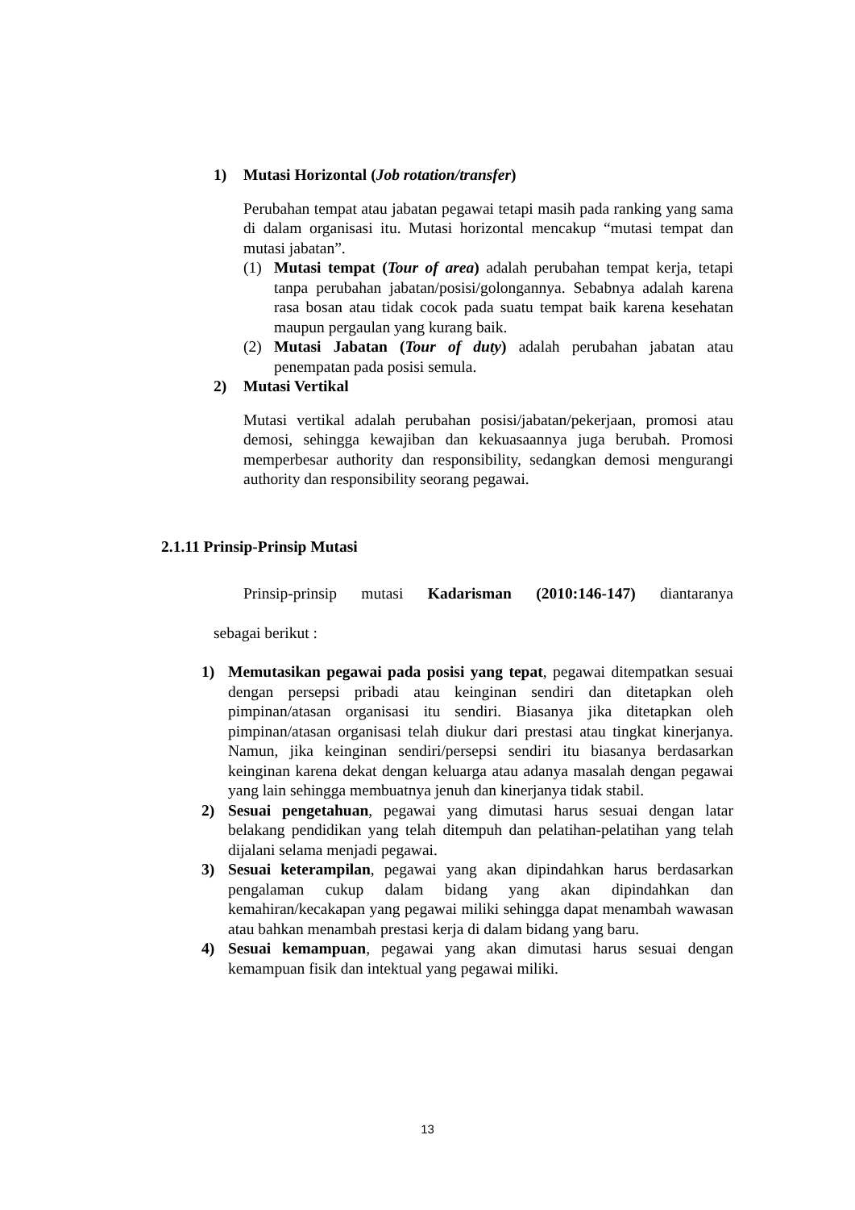1) Mutasi Horizontal (Job rotation/transfer)
Perubahan tempat atau jabatan pegawai tetapi masih pada ranking yang sama di dalam organisasi itu. Mutasi horizontal mencakup “mutasi tempat dan mutasi jabatan”.
(1) Mutasi tempat (Tour of area) adalah perubahan tempat kerja, tetapi tanpa perubahan jabatan/posisi/golongannya. Sebabnya adalah karena rasa bosan atau tidak cocok pada suatu tempat baik karena kesehatan maupun pergaulan yang kurang baik.
(2) Mutasi Jabatan (Tour of duty) adalah perubahan jabatan atau penempatan pada posisi semula.
2) Mutasi Vertikal
Mutasi vertikal adalah perubahan posisi/jabatan/pekerjaan, promosi atau demosi, sehingga kewajiban dan kekuasaannya juga berubah. Promosi memperbesar authority dan responsibility, sedangkan demosi mengurangi authority dan responsibility seorang pegawai.
2.1.11 Prinsip-Prinsip Mutasi
Prinsip-prinsip mutasi Kadarisman (2010:146-147) diantaranya
sebagai berikut :
1) Memutasikan pegawai pada posisi yang tepat, pegawai ditempatkan sesuai dengan persepsi pribadi atau keinginan sendiri dan ditetapkan oleh pimpinan/atasan organisasi itu sendiri. Biasanya jika ditetapkan oleh pimpinan/atasan organisasi telah diukur dari prestasi atau tingkat kinerjanya. Namun, jika keinginan sendiri/persepsi sendiri itu biasanya berdasarkan keinginan karena dekat dengan keluarga atau adanya masalah dengan pegawai yang lain sehingga membuatnya jenuh dan kinerjanya tidak stabil.
2) Sesuai pengetahuan, pegawai yang dimutasi harus sesuai dengan latar belakang pendidikan yang telah ditempuh dan pelatihan-pelatihan yang telah dijalani selama menjadi pegawai.
3) Sesuai keterampilan, pegawai yang akan dipindahkan harus berdasarkan pengalaman cukup dalam bidang yang akan dipindahkan dan kemahiran/kecakapan yang pegawai miliki sehingga dapat menambah wawasan atau bahkan menambah prestasi kerja di dalam bidang yang baru.
4) Sesuai kemampuan, pegawai yang akan dimutasi harus sesuai dengan kemampuan fisik dan intektual yang pegawai miliki.
13